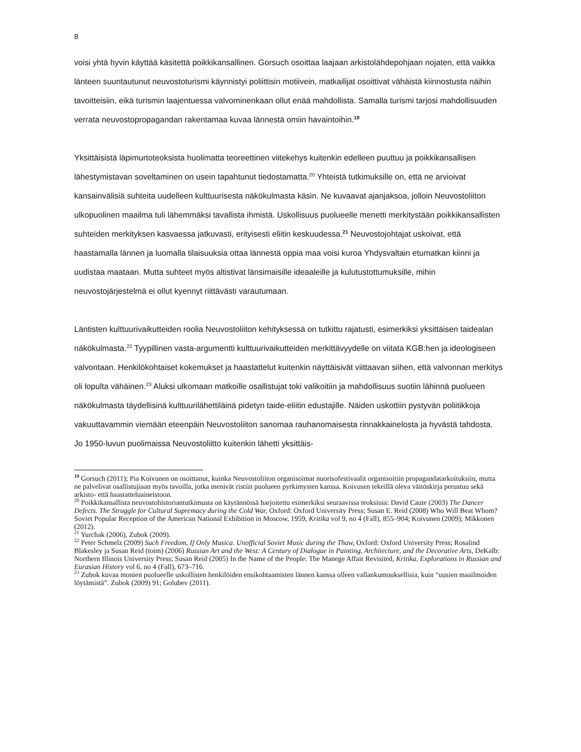8
voisi yhtä hyvin käyttää käsitettä poikkikansallinen. Gorsuch osoittaa laajaan arkistolähdepohjaan nojaten, että vaikka länteen suuntautunut neuvostoturismi käynnistyi poliittisin motiivein, matkailijat osoittivat vähäistä kiinnostusta näihin tavoitteisiin, eikä turismin laajentuessa valvominenkaan ollut enää mahdollista. Samalla turismi tarjosi mahdollisuuden verrata neuvostopropagandan rakentamaa kuvaa lännestä omiin havaintoihin.<sup>19</sup>
Yksittäisistä läpimurtoteoksista huolimatta teoreettinen viitekehys kuitenkin edelleen puuttuu ja poikkikansallisen lähestymistavan soveltaminen on usein tapahtunut tiedostamatta.<sup>20</sup> Yhteistä tutkimuksille on, että ne arvioivat kansainvälisiä suhteita uudelleen kulttuurisesta näkökulmasta käsin. Ne kuvaavat ajanjaksoa, jolloin Neuvostoliiton ulkopuolinen maailma tuli lähemmäksi tavallista ihmistä. Uskollisuus puolueelle menetti merkitystään poikkikansallisten suhteiden merkityksen kasvaessa jatkuvasti, erityisesti eliitin keskuudessa.<sup>21</sup> Neuvostojohtajat uskoivat, että haastamalla lännen ja luomalla tilaisuuksia ottaa lännestä oppia maa voisi kuroa Yhdysvaltain etumatkan kiinni ja uudistaa maataan. Mutta suhteet myös altistivat länsimaisille ideaaleille ja kulutustottumuksille, mihin neuvostojärjestelmä ei ollut kyennyt riittävästi varautumaan.
Läntisten kulttuurivaikutteiden roolia Neuvostoliiton kehityksessä on tutkittu rajatusti, esimerkiksi yksittäisen taidealan näkökulmasta.<sup>22</sup> Tyypillinen vasta-argumentti kulttuurivaikutteiden merkittävyydelle on viitata KGB:hen ja ideologiseen valvontaan. Henkilökohtaiset kokemukset ja haastattelut kuitenkin näyttäisivät viittaavan siihen, että valvonnan merkitys oli lopulta vähäinen.<sup>23</sup> Aluksi ulkomaan matkoille osallistujat toki valikoitiin ja mahdollisuus suotiin lähinnä puolueen näkökulmasta täydellisinä kulttuurilähettiläinä pidetyn taide-eliitin edustajille. Näiden uskottiin pystyvän poliitikkoja vakuuttavammin viemään eteenpäin Neuvostoliiton sanomaa rauhanomaisesta rinnakkainelosta ja hyvästä tahdosta. Jo 1950-luvun puolimaissa Neuvostoliitto kuitenkin lähetti yksittäis-
<sup>19</sup> Gorsuch (2011); Pia Koivunen on osoittanut, kuinka Neuvostoliiton organisoimat nuorisofestivaalit organisoitiin propagandatarkoituksiin, mutta ne palvelivat osallistujiaan myös tavoilla, jotka menivät ristiin puolueen pyrkimysten kanssa. Koivusen tekeillä oleva väitöskirja perustuu sekä arkisto- että haastatteluaineistoon.
<sup>20</sup> Poikkikansallista neuvostohistoriantutkimusta on käytännössä harjoitettu esimerkiksi seuraavissa teoksissa: David Caute (2003) The Dancer Defects. The Struggle for Cultural Supremacy during the Cold War, Oxford: Oxford University Press; Susan E. Reid (2008) Who Will Beat Whom? Soviet Popular Reception of the American National Exhibition in Moscow, 1959, Kritika vol 9, no 4 (Fall), 855–904; Koivunen (2009); Mikkonen (2012).
<sup>21</sup> Yurchak (2006), Zubok (2009).
<sup>22</sup> Peter Schmelz (2009) Such Freedom, If Only Musica. Unofficial Soviet Music during the Thaw, Oxford: Oxford University Press; Rosalind Blakesley ja Susan Reid (toim) (2006) Russian Art and the West: A Century of Dialogue in Painting, Architecture, and the Decorative Arts, DeKalb: Northern Illinois University Press; Susan Reid (2005) In the Name of the People: The Manege Affair Revisited, Kritika, Explorations in Russian and Eurasian History vol 6, no 4 (Fall), 673–716.
<sup>23</sup> Zubok kuvaa monien puolueelle uskollisten henkilöiden ensikohtaamisten lännen kanssa olleen vallankumouksellisia, kuin “uusien maailmoiden löytämistä”. Zubok (2009) 91; Golubev (2011).